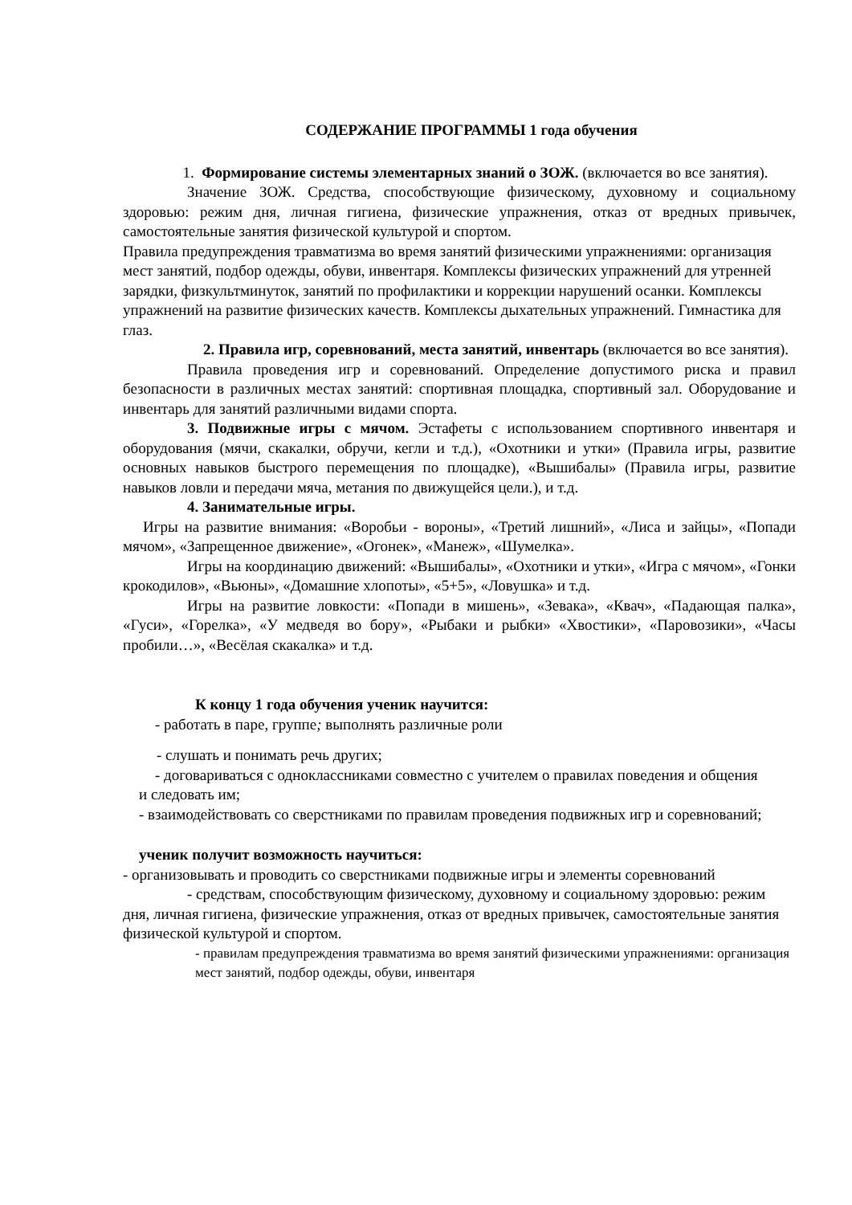СОДЕРЖАНИЕ ПРОГРАММЫ 1 года обучения
1. Формирование системы элементарных знаний о ЗОЖ. (включается во все занятия).
Значение ЗОЖ. Средства, способствующие физическому, духовному и социальному здоровью: режим дня, личная гигиена, физические упражнения, отказ от вредных привычек, самостоятельные занятия физической культурой и спортом.
Правила предупреждения травматизма во время занятий физическими упражнениями: организация мест занятий, подбор одежды, обуви, инвентаря. Комплексы физических упражнений для утренней зарядки, физкультминуток, занятий по профилактики и коррекции нарушений осанки. Комплексы упражнений на развитие физических качеств. Комплексы дыхательных упражнений. Гимнастика для глаз.
2. Правила игр, соревнований, места занятий, инвентарь (включается во все занятия).
Правила проведения игр и соревнований. Определение допустимого риска и правил безопасности в различных местах занятий: спортивная площадка, спортивный зал. Оборудование и инвентарь для занятий различными видами спорта.
3. Подвижные игры с мячом. Эстафеты с использованием спортивного инвентаря и оборудования (мячи, скакалки, обручи, кегли и т.д.), «Охотники и утки» (Правила игры, развитие основных навыков быстрого перемещения по площадке), «Вышибалы» (Правила игры, развитие навыков ловли и передачи мяча, метания по движущейся цели.), и т.д.
4. Занимательные игры.
Игры на развитие внимания: «Воробьи - вороны», «Третий лишний», «Лиса и зайцы», «Попади мячом», «Запрещенное движение», «Огонек», «Манеж», «Шумелка».
Игры на координацию движений: «Вышибалы», «Охотники и утки», «Игра с мячом», «Гонки крокодилов», «Вьюны», «Домашние хлопоты», «5+5», «Ловушка» и т.д.
Игры на развитие ловкости: «Попади в мишень», «Зевака», «Квач», «Падающая палка», «Гуси», «Горелка», «У медведя во бору», «Рыбаки и рыбки» «Хвостики», «Паровозики», «Часы пробили…», «Весёлая скакалка» и т.д.
К концу 1 года обучения ученик научится:
- работать в паре, группе; выполнять различные роли
- слушать и понимать речь других;
- договариваться с одноклассниками совместно с учителем о правилах поведения и общения и следовать им;
- взаимодействовать со сверстниками по правилам проведения подвижных игр и соревнований;
ученик получит возможность научиться:
- организовывать и проводить со сверстниками подвижные игры и элементы соревнований
- средствам, способствующим физическому, духовному и социальному здоровью: режим дня, личная гигиена, физические упражнения, отказ от вредных привычек, самостоятельные занятия физической культурой и спортом.
- правилам предупреждения травматизма во время занятий физическими упражнениями: организация мест занятий, подбор одежды, обуви, инвентаря